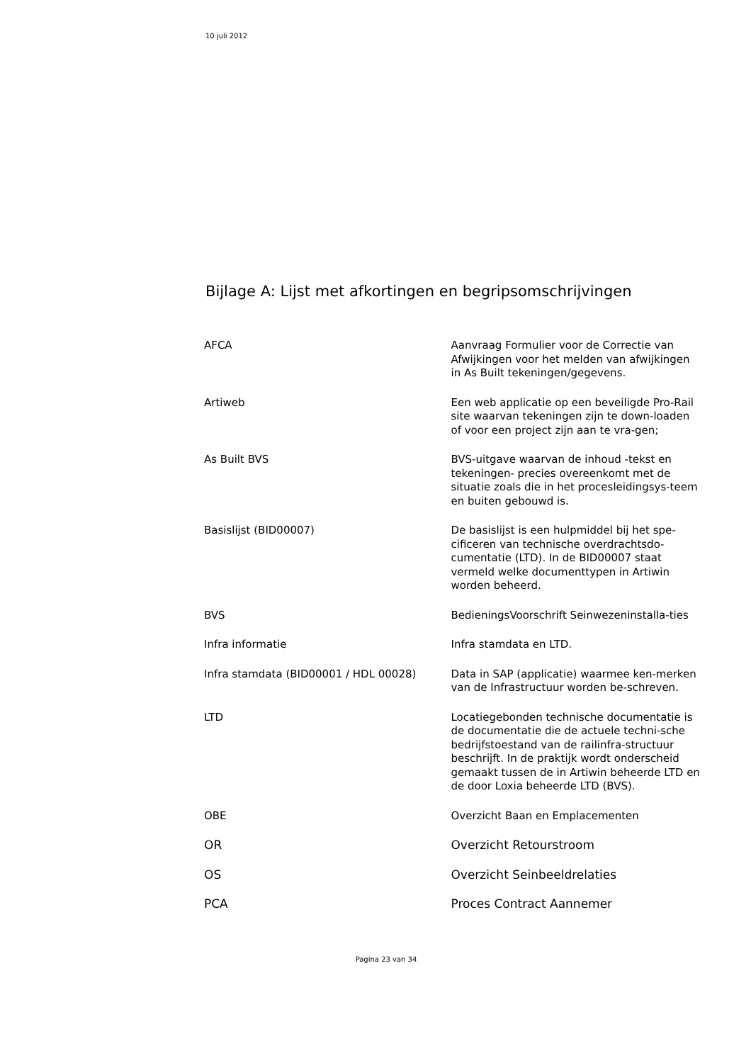10 juli 2012
Bijlage A: Lijst met afkortingen en begripsomschrijvingen
| AFCA | Aanvraag Formulier voor de Correctie van Afwijkingen voor het melden van afwijkingen in As Built tekeningen/gegevens. |
| Artiweb | Een web applicatie op een beveiligde Pro-Rail site waarvan tekeningen zijn te down-loaden of voor een project zijn aan te vra-gen; |
| As Built BVS | BVS-uitgave waarvan de inhoud -tekst en tekeningen- precies overeenkomt met de situatie zoals die in het procesleidingsys-teem en buiten gebouwd is. |
| Basislijst (BID00007) | De basislijst is een hulpmiddel bij het spe-cificeren van technische overdrachtsdo-cumentatie (LTD). In de BID00007 staat vermeld welke documenttypen in Artiwin worden beheerd. |
| BVS | BedieningsVoorschrift Seinwezeninstalla-ties |
| Infra informatie | Infra stamdata en LTD. |
| Infra stamdata (BID00001 / HDL 00028) | Data in SAP (applicatie) waarmee ken-merken van de Infrastructuur worden be-schreven. |
| LTD | Locatiegebonden technische documentatie is de documentatie die de actuele techni-sche bedrijfstoestand van de railinfra-structuur beschrijft. In de praktijk wordt onderscheid gemaakt tussen de in Artiwin beheerde LTD en de door Loxia beheerde LTD (BVS). |
| OBE | Overzicht Baan en Emplacementen |
| OR | Overzicht Retourstroom |
| OS | Overzicht Seinbeeldrelaties |
| PCA | Proces Contract Aannemer |
Pagina 23 van 34